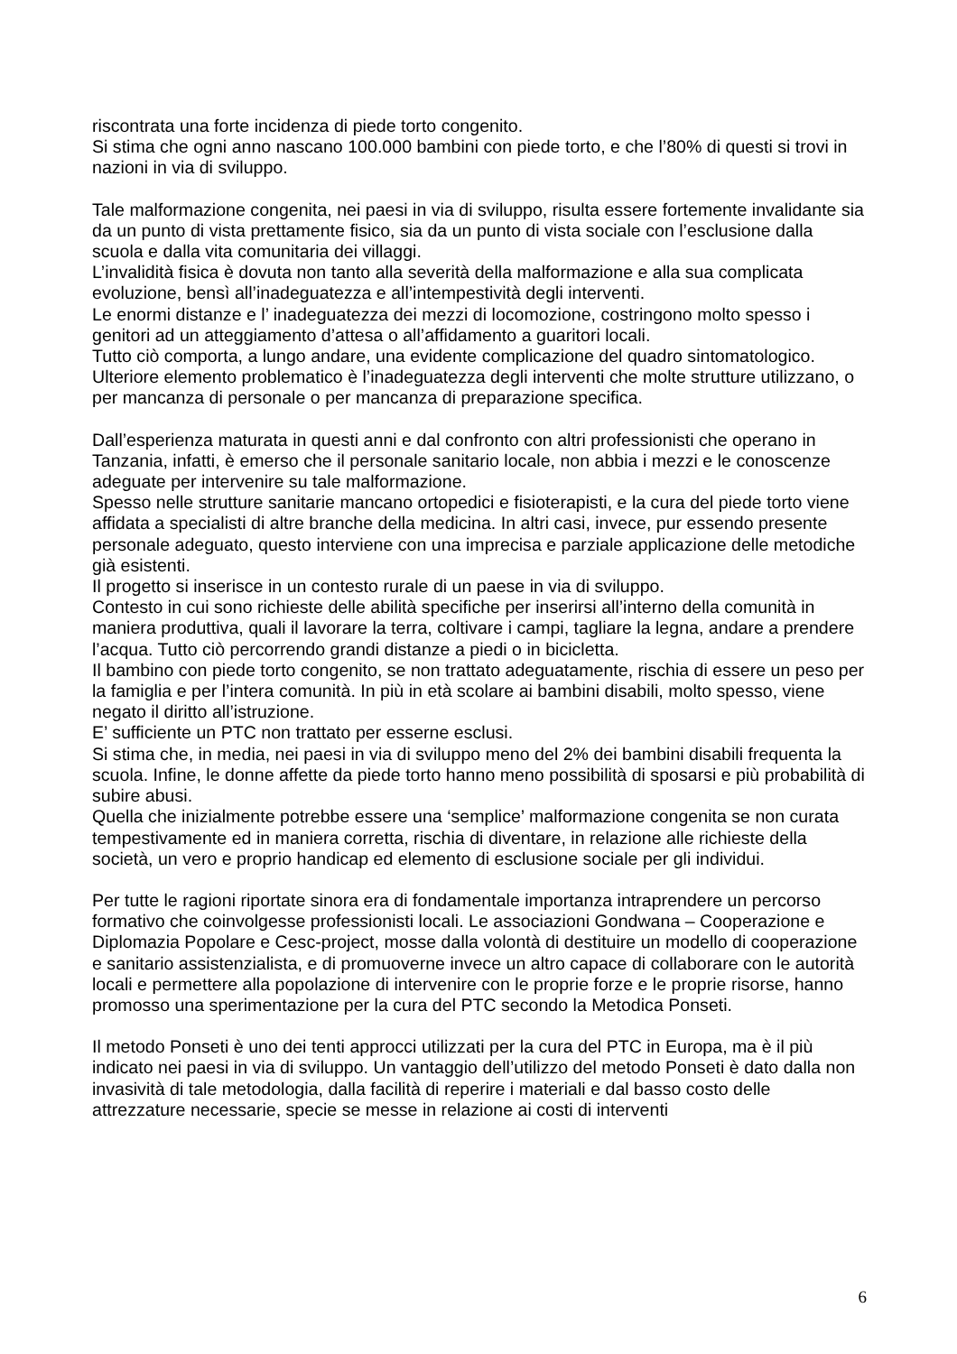riscontrata una forte incidenza di piede torto congenito.
Si stima che ogni anno nascano 100.000 bambini con piede torto, e che l’80% di questi si trovi in nazioni in via di sviluppo.
Tale malformazione congenita, nei paesi in via di sviluppo, risulta essere fortemente invalidante sia da un punto di vista prettamente fisico, sia da un punto di vista sociale con l’esclusione dalla scuola e dalla vita comunitaria dei villaggi.
L’invalidità fisica è dovuta non tanto alla severità della malformazione e alla sua complicata evoluzione, bensì all’inadeguatezza e all’intempestività degli interventi.
Le enormi distanze e l’ inadeguatezza dei mezzi di locomozione, costringono molto spesso i genitori ad un atteggiamento d’attesa o all’affidamento a guaritori locali.
Tutto ciò comporta, a lungo andare, una evidente complicazione del quadro sintomatologico. Ulteriore elemento problematico è l’inadeguatezza degli interventi che molte strutture utilizzano, o per mancanza di personale o per mancanza di preparazione specifica.
Dall’esperienza maturata in questi anni e dal confronto con altri professionisti che operano in Tanzania, infatti, è emerso che il personale sanitario locale, non abbia i mezzi e le conoscenze adeguate per intervenire su tale malformazione.
Spesso nelle strutture sanitarie mancano ortopedici e fisioterapisti, e la cura del piede torto viene affidata a specialisti di altre branche della medicina. In altri casi, invece, pur essendo presente personale adeguato, questo interviene con una imprecisa e parziale applicazione delle metodiche già esistenti.
Il progetto si inserisce in un contesto rurale di un paese in via di sviluppo.
Contesto in cui sono richieste delle abilità specifiche per inserirsi all’interno della comunità in maniera produttiva, quali il lavorare la terra, coltivare i campi, tagliare la legna, andare a prendere l’acqua. Tutto ciò percorrendo grandi distanze a piedi o in bicicletta.
Il bambino con piede torto congenito, se non trattato adeguatamente, rischia di essere un peso per la famiglia e per l’intera comunità. In più in età scolare ai bambini disabili, molto spesso, viene negato il diritto all’istruzione.
E’ sufficiente un PTC non trattato per esserne esclusi.
Si stima che, in media, nei paesi in via di sviluppo meno del 2% dei bambini disabili frequenta la scuola. Infine, le donne affette da piede torto hanno meno possibilità di sposarsi e più probabilità di subire abusi.
Quella che inizialmente potrebbe essere una ‘semplice’ malformazione congenita se non curata tempestivamente ed in maniera corretta, rischia di diventare, in relazione alle richieste della società, un vero e proprio handicap ed elemento di esclusione sociale per gli individui.
Per tutte le ragioni riportate sinora era di fondamentale importanza intraprendere un percorso formativo che coinvolgesse professionisti locali. Le associazioni Gondwana – Cooperazione e Diplomazia Popolare e Cesc-project, mosse dalla volontà di destituire un modello di cooperazione e sanitario assistenzialista, e di promuoverne invece un altro capace di collaborare con le autorità locali e permettere alla popolazione di intervenire con le proprie forze e le proprie risorse, hanno promosso una sperimentazione per la cura del PTC secondo la Metodica Ponseti.
Il metodo Ponseti è uno dei tenti approcci utilizzati per la cura del PTC in Europa, ma è il più indicato nei paesi in via di sviluppo. Un vantaggio dell’utilizzo del metodo Ponseti è dato dalla non invasività di tale metodologia, dalla facilità di reperire i materiali e dal basso costo delle attrezzature necessarie, specie se messe in relazione ai costi di interventi
6